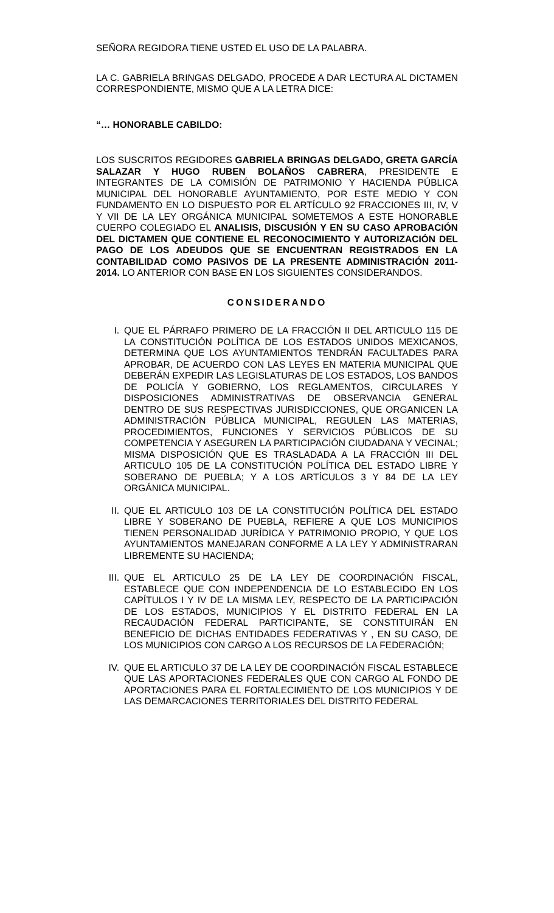SEÑORA REGIDORA TIENE USTED EL USO DE LA PALABRA.
LA C. GABRIELA BRINGAS DELGADO, PROCEDE A DAR LECTURA AL DICTAMEN CORRESPONDIENTE, MISMO QUE A LA LETRA DICE:
“… HONORABLE CABILDO:
LOS SUSCRITOS REGIDORES GABRIELA BRINGAS DELGADO, GRETA GARCÍA SALAZAR Y HUGO RUBEN BOLAÑOS CABRERA, PRESIDENTE E INTEGRANTES DE LA COMISIÓN DE PATRIMONIO Y HACIENDA PÚBLICA MUNICIPAL DEL HONORABLE AYUNTAMIENTO, POR ESTE MEDIO Y CON FUNDAMENTO EN LO DISPUESTO POR EL ARTÍCULO 92 FRACCIONES III, IV, V Y VII DE LA LEY ORGÁNICA MUNICIPAL SOMETEMOS A ESTE HONORABLE CUERPO COLEGIADO EL ANALISIS, DISCUSIÓN Y EN SU CASO APROBACIÓN DEL DICTAMEN QUE CONTIENE EL RECONOCIMIENTO Y AUTORIZACIÓN DEL PAGO DE LOS ADEUDOS QUE SE ENCUENTRAN REGISTRADOS EN LA CONTABILIDAD COMO PASIVOS DE LA PRESENTE ADMINISTRACIÓN 2011-2014. LO ANTERIOR CON BASE EN LOS SIGUIENTES CONSIDERANDOS.
CONSIDERANDO
I. QUE EL PÁRRAFO PRIMERO DE LA FRACCIÓN II DEL ARTICULO 115 DE LA CONSTITUCIÓN POLÍTICA DE LOS ESTADOS UNIDOS MEXICANOS, DETERMINA QUE LOS AYUNTAMIENTOS TENDRÁN FACULTADES PARA APROBAR, DE ACUERDO CON LAS LEYES EN MATERIA MUNICIPAL QUE DEBERÁN EXPEDIR LAS LEGISLATURAS DE LOS ESTADOS, LOS BANDOS DE POLICÍA Y GOBIERNO, LOS REGLAMENTOS, CIRCULARES Y DISPOSICIONES ADMINISTRATIVAS DE OBSERVANCIA GENERAL DENTRO DE SUS RESPECTIVAS JURISDICCIONES, QUE ORGANICEN LA ADMINISTRACIÓN PÚBLICA MUNICIPAL, REGULEN LAS MATERIAS, PROCEDIMIENTOS, FUNCIONES Y SERVICIOS PÚBLICOS DE SU COMPETENCIA Y ASEGUREN LA PARTICIPACIÓN CIUDADANA Y VECINAL; MISMA DISPOSICIÓN QUE ES TRASLADADA A LA FRACCIÓN III DEL ARTICULO 105 DE LA CONSTITUCIÓN POLÍTICA DEL ESTADO LIBRE Y SOBERANO DE PUEBLA; Y A LOS ARTÍCULOS 3 Y 84 DE LA LEY ORGÁNICA MUNICIPAL.
II. QUE EL ARTICULO 103 DE LA CONSTITUCIÓN POLÍTICA DEL ESTADO LIBRE Y SOBERANO DE PUEBLA, REFIERE A QUE LOS MUNICIPIOS TIENEN PERSONALIDAD JURÍDICA Y PATRIMONIO PROPIO, Y QUE LOS AYUNTAMIENTOS MANEJARAN CONFORME A LA LEY Y ADMINISTRARAN LIBREMENTE SU HACIENDA;
III. QUE EL ARTICULO 25 DE LA LEY DE COORDINACIÓN FISCAL, ESTABLECE QUE CON INDEPENDENCIA DE LO ESTABLECIDO EN LOS CAPÍTULOS I Y IV DE LA MISMA LEY, RESPECTO DE LA PARTICIPACIÓN DE LOS ESTADOS, MUNICIPIOS Y EL DISTRITO FEDERAL EN LA RECAUDACIÓN FEDERAL PARTICIPANTE, SE CONSTITUIRÁN EN BENEFICIO DE DICHAS ENTIDADES FEDERATIVAS Y , EN SU CASO, DE LOS MUNICIPIOS CON CARGO A LOS RECURSOS DE LA FEDERACIÓN;
IV. QUE EL ARTICULO 37 DE LA LEY DE COORDINACIÓN FISCAL ESTABLECE QUE LAS APORTACIONES FEDERALES QUE CON CARGO AL FONDO DE APORTACIONES PARA EL FORTALECIMIENTO DE LOS MUNICIPIOS Y DE LAS DEMARCACIONES TERRITORIALES DEL DISTRITO FEDERAL